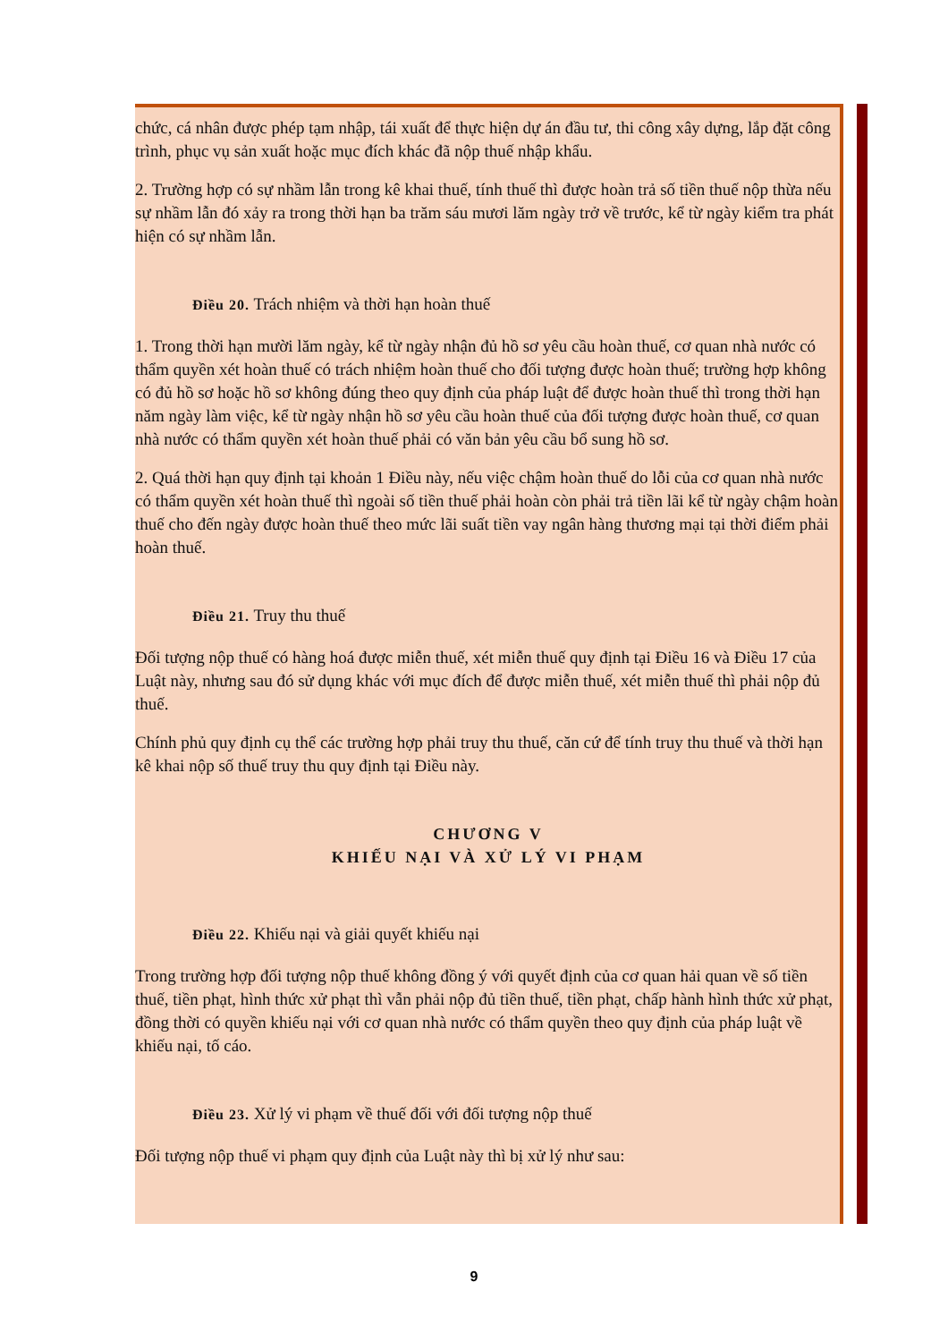chức, cá nhân được phép tạm nhập, tái xuất để thực hiện dự án đầu tư, thi công xây dựng, lắp đặt công trình, phục vụ sản xuất hoặc mục đích khác đã nộp thuế nhập khẩu.
2. Trường hợp có sự nhầm lẫn trong kê khai thuế, tính thuế thì được hoàn trả số tiền thuế nộp thừa nếu sự nhầm lẫn đó xảy ra trong thời hạn ba trăm sáu mươi lăm ngày trở về trước, kể từ ngày kiểm tra phát hiện có sự nhầm lẫn.
Điều 20. Trách nhiệm và thời hạn hoàn thuế
1. Trong thời hạn mười lăm ngày, kể từ ngày nhận đủ hồ sơ yêu cầu hoàn thuế, cơ quan nhà nước có thẩm quyền xét hoàn thuế có trách nhiệm hoàn thuế cho đối tượng được hoàn thuế; trường hợp không có đủ hồ sơ hoặc hồ sơ không đúng theo quy định của pháp luật để được hoàn thuế thì trong thời hạn năm ngày làm việc, kể từ ngày nhận hồ sơ yêu cầu hoàn thuế của đối tượng được hoàn thuế, cơ quan nhà nước có thẩm quyền xét hoàn thuế phải có văn bản yêu cầu bổ sung hồ sơ.
2. Quá thời hạn quy định tại khoản 1 Điều này, nếu việc chậm hoàn thuế do lỗi của cơ quan nhà nước có thẩm quyền xét hoàn thuế thì ngoài số tiền thuế phải hoàn còn phải trả tiền lãi kể từ ngày chậm hoàn thuế cho đến ngày được hoàn thuế theo mức lãi suất tiền vay ngân hàng thương mại tại thời điểm phải hoàn thuế.
Điều 21. Truy thu thuế
Đối tượng nộp thuế có hàng hoá được miễn thuế, xét miễn thuế quy định tại Điều 16 và Điều 17 của Luật này, nhưng sau đó sử dụng khác với mục đích để được miễn thuế, xét miễn thuế thì phải nộp đủ thuế.
Chính phủ quy định cụ thể các trường hợp phải truy thu thuế, căn cứ để tính truy thu thuế và thời hạn kê khai nộp số thuế truy thu quy định tại Điều này.
CHƯƠNG V
KHIẾU NẠI VÀ XỬ LÝ VI PHẠM
Điều 22. Khiếu nại và giải quyết khiếu nại
Trong trường hợp đối tượng nộp thuế không đồng ý với quyết định của cơ quan hải quan về số tiền thuế, tiền phạt, hình thức xử phạt thì vẫn phải nộp đủ tiền thuế, tiền phạt, chấp hành hình thức xử phạt, đồng thời có quyền khiếu nại với cơ quan nhà nước có thẩm quyền theo quy định của pháp luật về khiếu nại, tố cáo.
Điều 23. Xử lý vi phạm về thuế đối với đối tượng nộp thuế
Đối tượng nộp thuế vi phạm quy định của Luật này thì bị xử lý như sau:
9